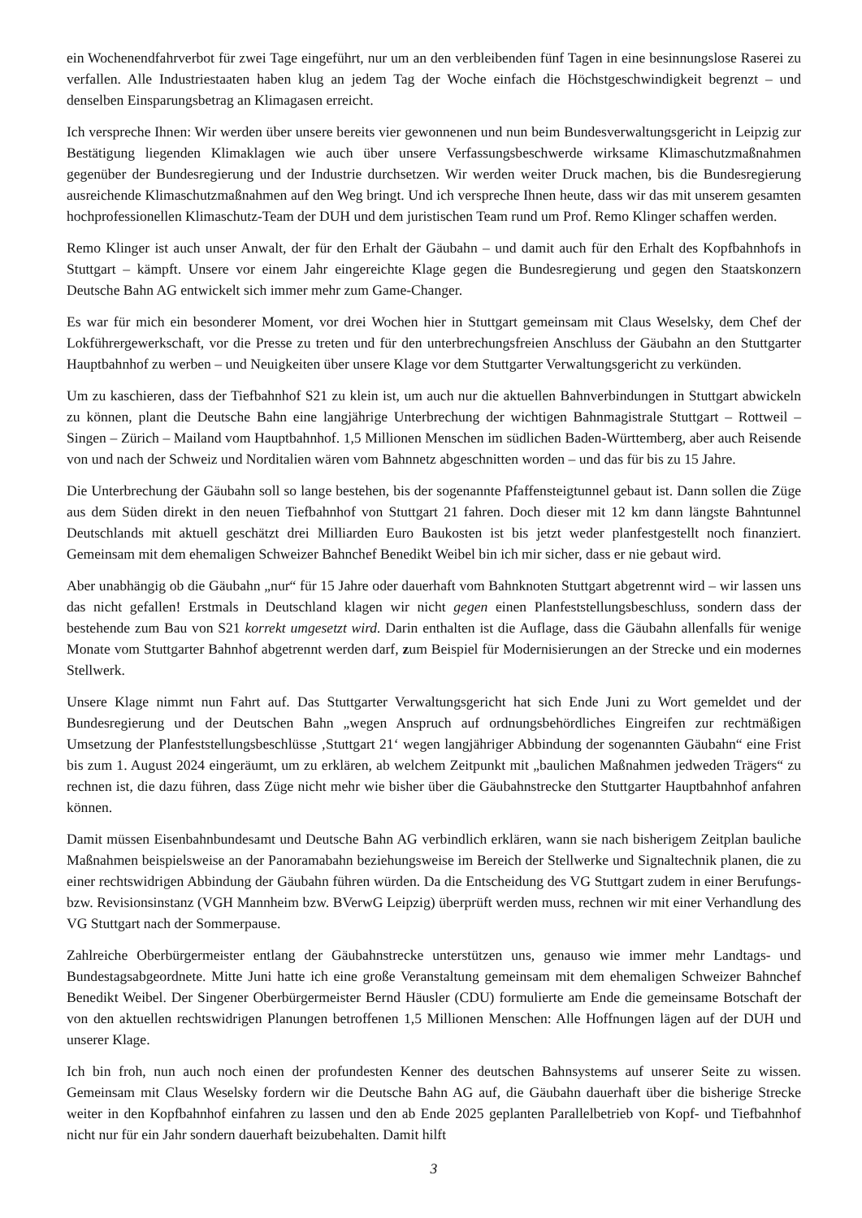ein Wochenendfahrverbot für zwei Tage eingeführt, nur um an den verbleibenden fünf Tagen in eine besinnungslose Raserei zu verfallen. Alle Industriestaaten haben klug an jedem Tag der Woche einfach die Höchstgeschwindigkeit begrenzt – und denselben Einsparungsbetrag an Klimagasen erreicht.
Ich verspreche Ihnen: Wir werden über unsere bereits vier gewonnenen und nun beim Bundesverwaltungsgericht in Leipzig zur Bestätigung liegenden Klimaklagen wie auch über unsere Verfassungsbeschwerde wirksame Klimaschutzmaßnahmen gegenüber der Bundesregierung und der Industrie durchsetzen. Wir werden weiter Druck machen, bis die Bundesregierung ausreichende Klimaschutzmaßnahmen auf den Weg bringt. Und ich verspreche Ihnen heute, dass wir das mit unserem gesamten hochprofessionellen Klimaschutz-Team der DUH und dem juristischen Team rund um Prof. Remo Klinger schaffen werden.
Remo Klinger ist auch unser Anwalt, der für den Erhalt der Gäubahn – und damit auch für den Erhalt des Kopfbahnhofs in Stuttgart – kämpft. Unsere vor einem Jahr eingereichte Klage gegen die Bundesregierung und gegen den Staatskonzern Deutsche Bahn AG entwickelt sich immer mehr zum Game-Changer.
Es war für mich ein besonderer Moment, vor drei Wochen hier in Stuttgart gemeinsam mit Claus Weselsky, dem Chef der Lokführergewerkschaft, vor die Presse zu treten und für den unterbrechungsfreien Anschluss der Gäubahn an den Stuttgarter Hauptbahnhof zu werben – und Neuigkeiten über unsere Klage vor dem Stuttgarter Verwaltungsgericht zu verkünden.
Um zu kaschieren, dass der Tiefbahnhof S21 zu klein ist, um auch nur die aktuellen Bahnverbindungen in Stuttgart abwickeln zu können, plant die Deutsche Bahn eine langjährige Unterbrechung der wichtigen Bahnmagistrale Stuttgart – Rottweil – Singen – Zürich – Mailand vom Hauptbahnhof. 1,5 Millionen Menschen im südlichen Baden-Württemberg, aber auch Reisende von und nach der Schweiz und Norditalien wären vom Bahnnetz abgeschnitten worden – und das für bis zu 15 Jahre.
Die Unterbrechung der Gäubahn soll so lange bestehen, bis der sogenannte Pfaffensteigtunnel gebaut ist. Dann sollen die Züge aus dem Süden direkt in den neuen Tiefbahnhof von Stuttgart 21 fahren. Doch dieser mit 12 km dann längste Bahntunnel Deutschlands mit aktuell geschätzt drei Milliarden Euro Baukosten ist bis jetzt weder planfestgestellt noch finanziert. Gemeinsam mit dem ehemaligen Schweizer Bahnchef Benedikt Weibel bin ich mir sicher, dass er nie gebaut wird.
Aber unabhängig ob die Gäubahn „nur“ für 15 Jahre oder dauerhaft vom Bahnknoten Stuttgart abgetrennt wird – wir lassen uns das nicht gefallen! Erstmals in Deutschland klagen wir nicht gegen einen Planfeststellungsbeschluss, sondern dass der bestehende zum Bau von S21 korrekt umgesetzt wird. Darin enthalten ist die Auflage, dass die Gäubahn allenfalls für wenige Monate vom Stuttgarter Bahnhof abgetrennt werden darf, zum Beispiel für Modernisierungen an der Strecke und ein modernes Stellwerk.
Unsere Klage nimmt nun Fahrt auf. Das Stuttgarter Verwaltungsgericht hat sich Ende Juni zu Wort gemeldet und der Bundesregierung und der Deutschen Bahn „wegen Anspruch auf ordnungsbehördliches Eingreifen zur rechtmäßigen Umsetzung der Planfeststellungsbeschlüsse ‚Stuttgart 21‘ wegen langjähriger Abbindung der sogenannten Gäubahn“ eine Frist bis zum 1. August 2024 eingeräumt, um zu erklären, ab welchem Zeitpunkt mit „baulichen Maßnahmen jedweden Trägers“ zu rechnen ist, die dazu führen, dass Züge nicht mehr wie bisher über die Gäubahnstrecke den Stuttgarter Hauptbahnhof anfahren können.
Damit müssen Eisenbahnbundesamt und Deutsche Bahn AG verbindlich erklären, wann sie nach bisherigem Zeitplan bauliche Maßnahmen beispielsweise an der Panoramabahn beziehungsweise im Bereich der Stellwerke und Signaltechnik planen, die zu einer rechtswidrigen Abbindung der Gäubahn führen würden. Da die Entscheidung des VG Stuttgart zudem in einer Berufungs- bzw. Revisionsinstanz (VGH Mannheim bzw. BVerwG Leipzig) überprüft werden muss, rechnen wir mit einer Verhandlung des VG Stuttgart nach der Sommerpause.
Zahlreiche Oberbürgermeister entlang der Gäubahnstrecke unterstützen uns, genauso wie immer mehr Landtags- und Bundestagsabgeordnete. Mitte Juni hatte ich eine große Veranstaltung gemeinsam mit dem ehemaligen Schweizer Bahnchef Benedikt Weibel. Der Singener Oberbürgermeister Bernd Häusler (CDU) formulierte am Ende die gemeinsame Botschaft der von den aktuellen rechtswidrigen Planungen betroffenen 1,5 Millionen Menschen: Alle Hoffnungen lägen auf der DUH und unserer Klage.
Ich bin froh, nun auch noch einen der profundesten Kenner des deutschen Bahnsystems auf unserer Seite zu wissen. Gemeinsam mit Claus Weselsky fordern wir die Deutsche Bahn AG auf, die Gäubahn dauerhaft über die bisherige Strecke weiter in den Kopfbahnhof einfahren zu lassen und den ab Ende 2025 geplanten Parallelbetrieb von Kopf- und Tiefbahnhof nicht nur für ein Jahr sondern dauerhaft beizubehalten. Damit hilft
3